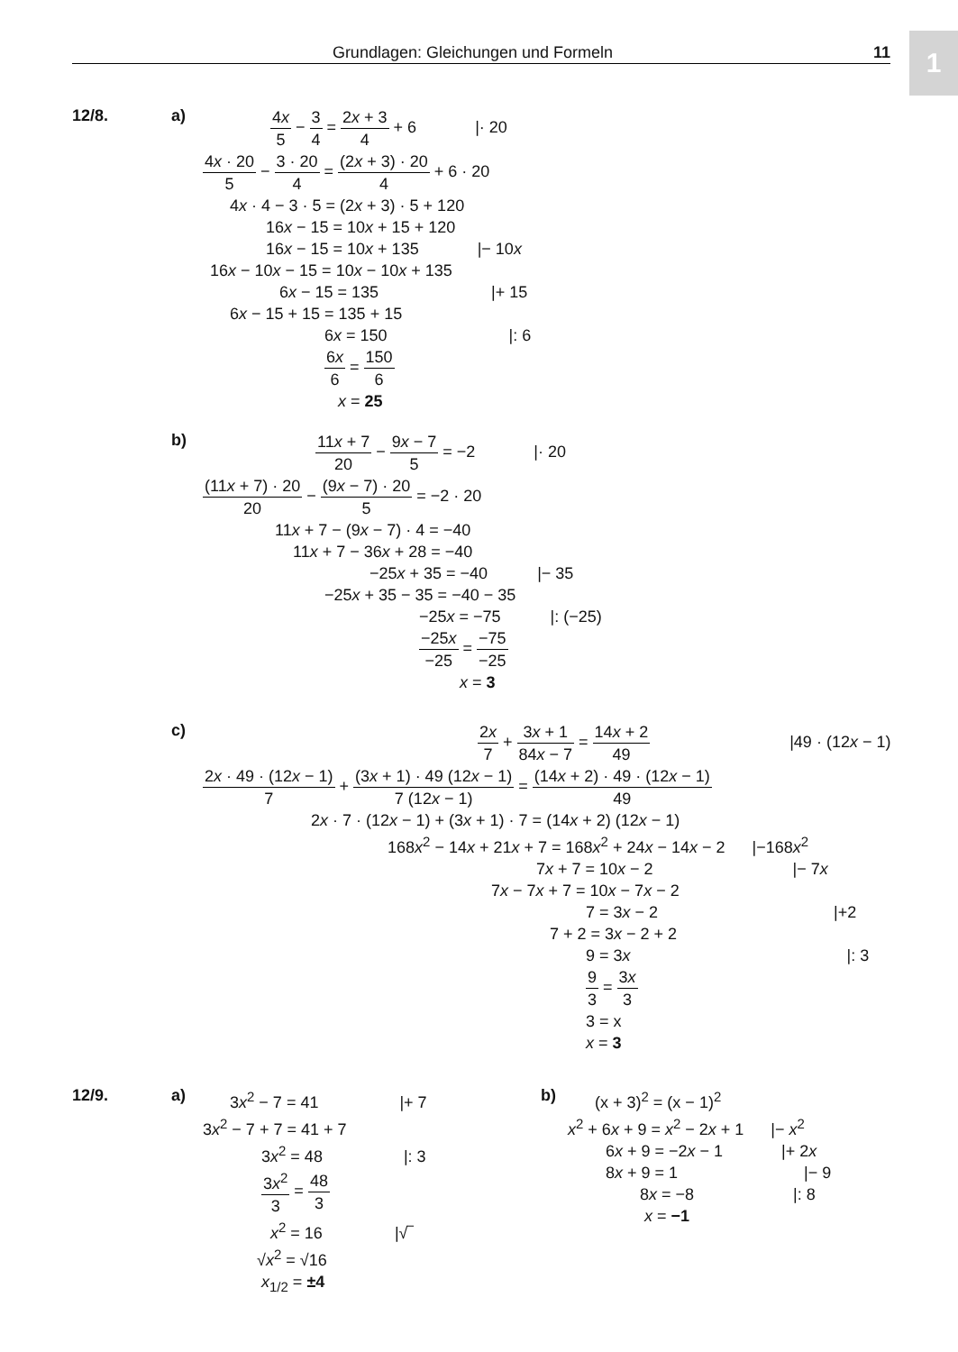Grundlagen: Gleichungen und Formeln
11
1
12/8. a)
4x 5 − 3 4 = 2x + 3 4 + 6 |· 20
4x · 20 5 − 3 · 20 4 = (2x + 3) · 20 4 + 6 · 20
4x · 4 − 3 · 5 = (2x + 3) · 5 + 120
16x − 15 = 10x + 15 + 120
16x − 15 = 10x + 135 |− 10x
16x − 10x − 15 = 10x − 10x + 135
6x − 15 = 135 |+ 15
6x − 15 + 15 = 135 + 15
6x = 150 |: 6
6x 6 = 150 6
x = 25
b)
11x + 7 20 − 9x − 7 5 = −2 |· 20
(11x + 7) · 20 20 − (9x − 7) · 20 5 = −2 · 20
11x + 7 − (9x − 7) · 4 = −40
11x + 7 − 36x + 28 = −40
−25x + 35 = −40 |− 35
−25x + 35 − 35 = −40 − 35
−25x = −75 |: (−25)
−25x −25 = −75 −25
x = 3
c)
2x 7 + 3x + 1 84x − 7 = 14x + 2 49 |49 · (12x − 1)
2x · 49 · (12x − 1) 7 + (3x + 1) · 49 (12x − 1) 7 (12x − 1) = (14x + 2) · 49 · (12x − 1) 49
2x · 7 · (12x − 1) + (3x + 1) · 7 = (14x + 2) (12x − 1)
168x<sup>2</sup> − 14x + 21x + 7 = 168x<sup>2</sup> + 24x − 14x − 2 |−168x<sup>2</sup>
7x + 7 = 10x − 2 |− 7x
7x − 7x + 7 = 10x − 7x − 2
7 = 3x − 2 |+2
7 + 2 = 3x − 2 + 2
9 = 3x |: 3
9 3 = 3x 3
3 = x
x = 3
12/9.
a)
3x<sup>2</sup> − 7 = 41 |+ 7
3x<sup>2</sup> − 7 + 7 = 41 + 7
3x<sup>2</sup> = 48 |: 3
3x<sup>2</sup> 3 = 48 3
x<sup>2</sup> = 16 |√‾
√x<sup>2</sup> = √16
x<sub>1/2</sub> = ±4
b)
(x + 3)<sup>2</sup> = (x − 1)<sup>2</sup>
x<sup>2</sup> + 6x + 9 = x<sup>2</sup> − 2x + 1 |− x<sup>2</sup>
6x + 9 = −2x − 1 |+ 2x
8x + 9 = 1 |− 9
8x = −8 |: 8
x = −1